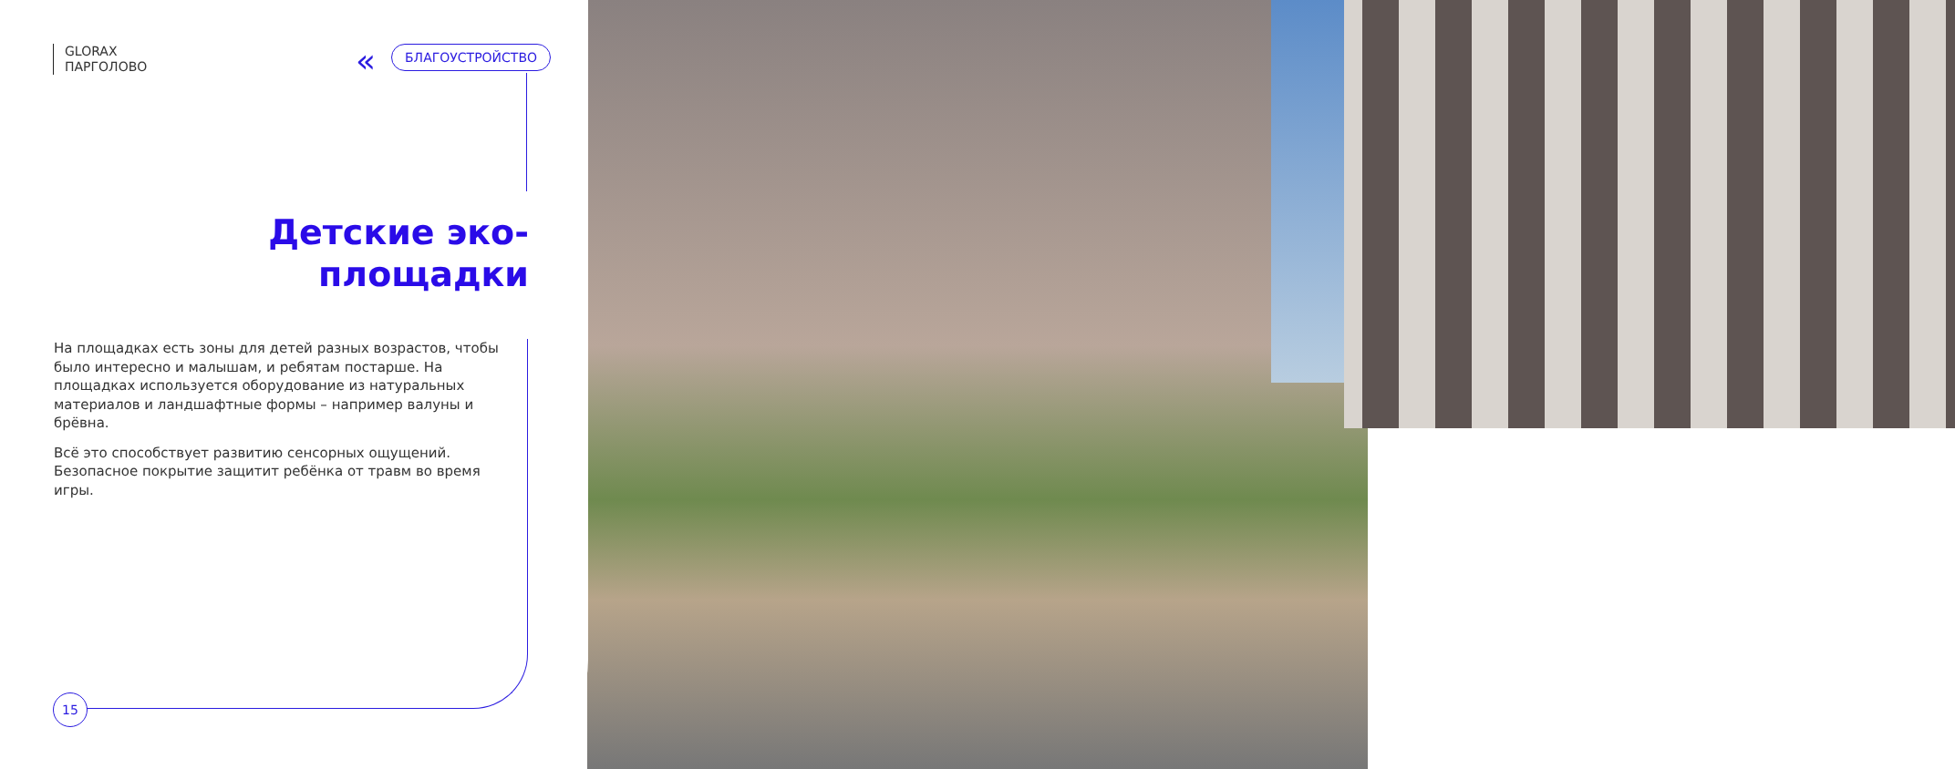GLORAX
ПАРГОЛОВО
« БЛАГОУСТРОЙСТВО
Детские эко-площадки
На площадках есть зоны для детей разных возрастов, чтобы было интересно и малышам, и ребятам постарше. На площадках используется оборудование из натуральных материалов и ландшафтные формы – например валуны и брёвна.
Всё это способствует развитию сенсорных ощущений. Безопасное покрытие защитит ребёнка от травм во время игры.
15